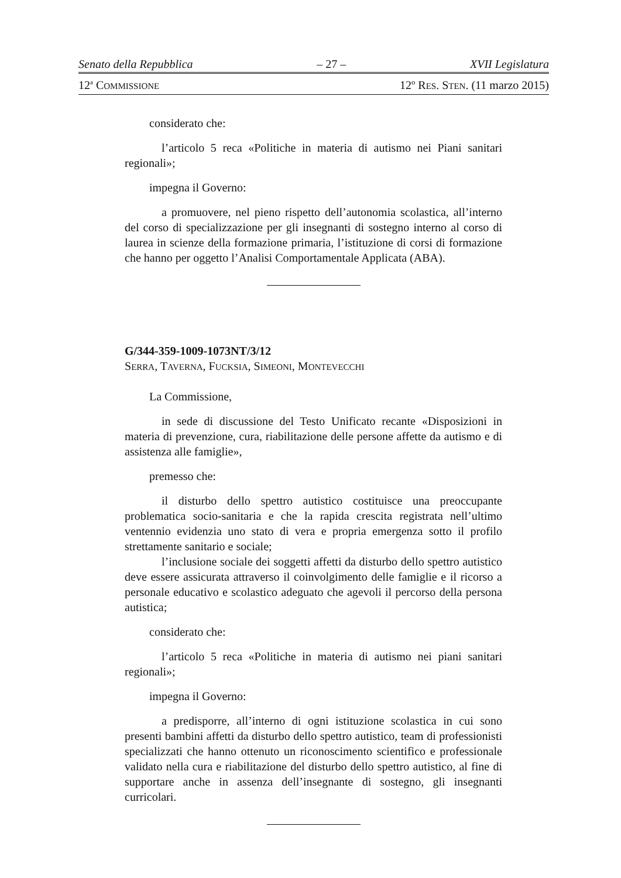Senato della Repubblica – 27 – XVII Legislatura
12<sup>a</sup> COMMISSIONE 12º RES. STEN. (11 marzo 2015)
considerato che:
l’articolo 5 reca «Politiche in materia di autismo nei Piani sanitari regionali»;
impegna il Governo:
a promuovere, nel pieno rispetto dell’autonomia scolastica, all’interno del corso di specializzazione per gli insegnanti di sostegno interno al corso di laurea in scienze della formazione primaria, l’istituzione di corsi di formazione che hanno per oggetto l’Analisi Comportamentale Applicata (ABA).
G/344-359-1009-1073NT/3/12
SERRA, TAVERNA, FUCKSIA, SIMEONI, MONTEVECCHI
La Commissione,
in sede di discussione del Testo Unificato recante «Disposizioni in materia di prevenzione, cura, riabilitazione delle persone affette da autismo e di assistenza alle famiglie»,
premesso che:
il disturbo dello spettro autistico costituisce una preoccupante problematica socio-sanitaria e che la rapida crescita registrata nell’ultimo ventennio evidenzia uno stato di vera e propria emergenza sotto il profilo strettamente sanitario e sociale;
l’inclusione sociale dei soggetti affetti da disturbo dello spettro autistico deve essere assicurata attraverso il coinvolgimento delle famiglie e il ricorso a personale educativo e scolastico adeguato che agevoli il percorso della persona autistica;
considerato che:
l’articolo 5 reca «Politiche in materia di autismo nei piani sanitari regionali»;
impegna il Governo:
a predisporre, all’interno di ogni istituzione scolastica in cui sono presenti bambini affetti da disturbo dello spettro autistico, team di professionisti specializzati che hanno ottenuto un riconoscimento scientifico e professionale validato nella cura e riabilitazione del disturbo dello spettro autistico, al fine di supportare anche in assenza dell’insegnante di sostegno, gli insegnanti curricolari.